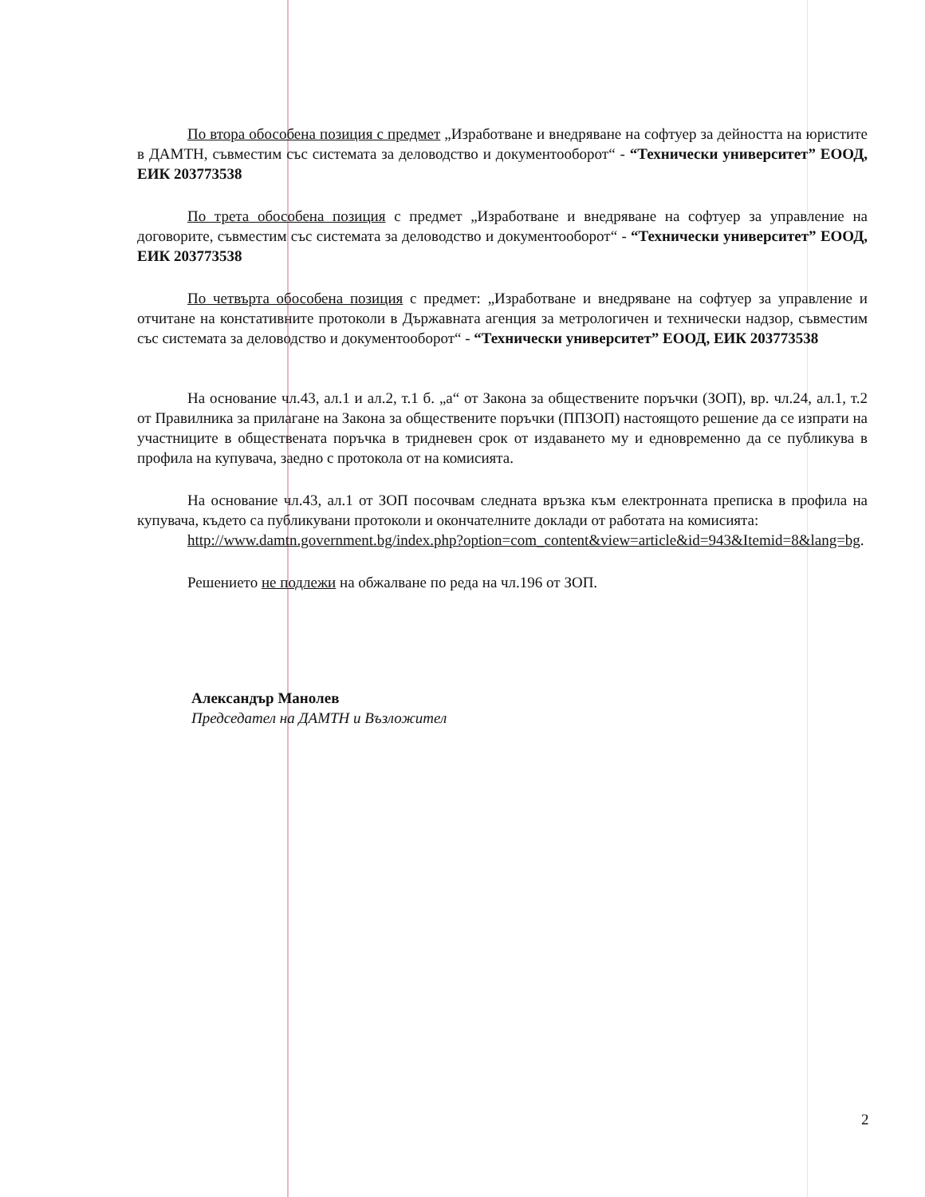По втора обособена позиция с предмет „Изработване и внедряване на софтуер за дейността на юристите в ДАМТН, съвместим със системата за деловодство и документооборот“ - “Технически университет” ЕООД, ЕИК 203773538
По трета обособена позиция с предмет „Изработване и внедряване на софтуер за управление на договорите, съвместим със системата за деловодство и документооборот“ - “Технически университет” ЕООД, ЕИК 203773538
По четвърта обособена позиция с предмет: „Изработване и внедряване на софтуер за управление и отчитане на констативните протоколи в Държавната агенция за метрологичен и технически надзор, съвместим със системата за деловодство и документооборот“ - “Технически университет” ЕООД, ЕИК 203773538
На основание чл.43, ал.1 и ал.2, т.1 б. „а“ от Закона за обществените поръчки (ЗОП), вр. чл.24, ал.1, т.2 от Правилника за прилагане на Закона за обществените поръчки (ППЗОП) настоящото решение да се изпрати на участниците в обществената поръчка в тридневен срок от издаването му и едновременно да се публикува в профила на купувача, заедно с протокола от на комисията.
На основание чл.43, ал.1 от ЗОП посочвам следната връзка към електронната преписка в профила на купувача, където са публикувани протоколи и окончателните доклади от работата на комисията:
http://www.damtn.government.bg/index.php?option=com_content&view=article&id=943&Itemid=8&lang=bg.
Решението не подлежи на обжалване по реда на чл.196 от ЗОП.
Александър Манолев
Председател на ДАМТН и Възложител
2